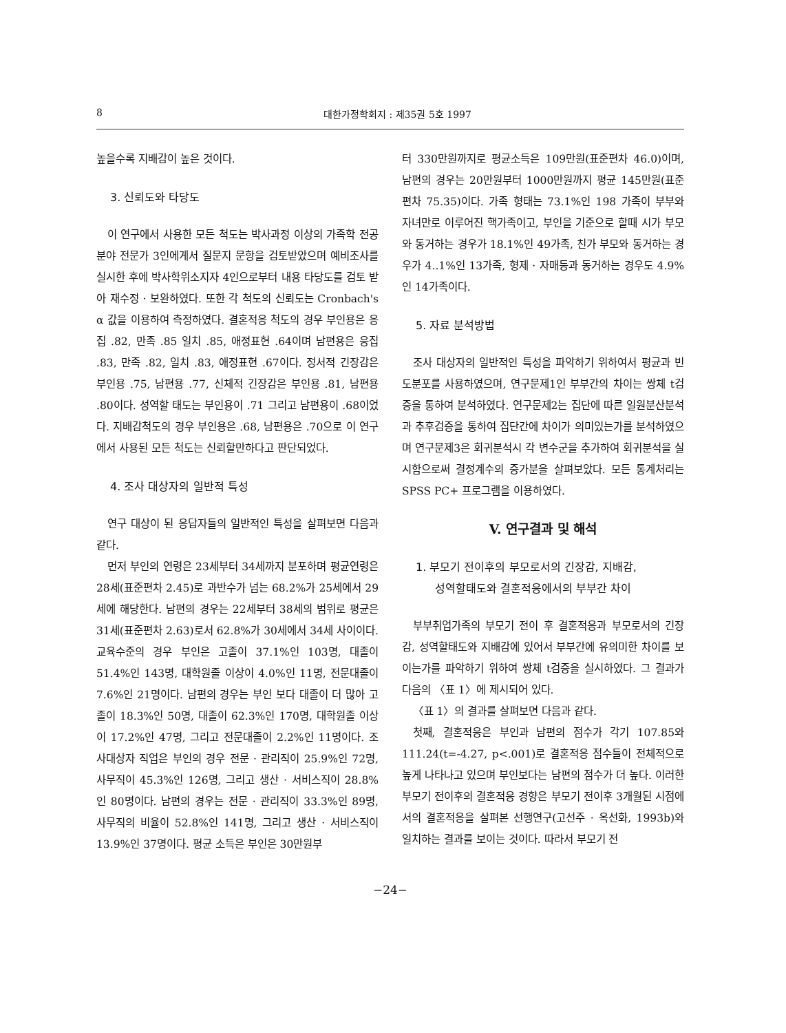8 대한가정학회지 : 제35권 5호 1997
높을수록 지배감이 높은 것이다.
3. 신뢰도와 타당도
이 연구에서 사용한 모든 척도는 박사과정 이상의 가족학 전공분야 전문가 3인에게서 질문지 문항을 검토받았으며 예비조사를 실시한 후에 박사학위소지자 4인으로부터 내용 타당도를 검토 받아 재수정 · 보완하였다. 또한 각 척도의 신뢰도는 Cronbach's α 값을 이용하여 측정하였다. 결혼적응 척도의 경우 부인용은 응집 .82, 만족 .85 일치 .85, 애정표현 .64이며 남편용은 응집 .83, 만족 .82, 일치 .83, 애정표현 .67이다. 정서적 긴장감은 부인용 .75, 남편용 .77, 신체적 긴장감은 부인용 .81, 남편용 .80이다. 성역할 태도는 부인용이 .71 그리고 남편용이 .68이었다. 지배감척도의 경우 부인용은 .68, 남편용은 .70으로 이 연구에서 사용된 모든 척도는 신뢰할만하다고 판단되었다.
4. 조사 대상자의 일반적 특성
연구 대상이 된 응답자들의 일반적인 특성을 살펴보면 다음과 같다.
먼저 부인의 연령은 23세부터 34세까지 분포하며 평균연령은 28세(표준편차 2.45)로 과반수가 넘는 68.2%가 25세에서 29세에 해당한다. 남편의 경우는 22세부터 38세의 범위로 평균은 31세(표준편차 2.63)로서 62.8%가 30세에서 34세 사이이다. 교육수준의 경우 부인은 고졸이 37.1%인 103명, 대졸이 51.4%인 143명, 대학원졸 이상이 4.0%인 11명, 전문대졸이 7.6%인 21명이다. 남편의 경우는 부인 보다 대졸이 더 많아 고졸이 18.3%인 50명, 대졸이 62.3%인 170명, 대학원졸 이상이 17.2%인 47명, 그리고 전문대졸이 2.2%인 11명이다. 조사대상자 직업은 부인의 경우 전문 · 관리직이 25.9%인 72명, 사무직이 45.3%인 126명, 그리고 생산 · 서비스직이 28.8%인 80명이다. 남편의 경우는 전문 · 관리직이 33.3%인 89명, 사무직의 비율이 52.8%인 141명, 그리고 생산 · 서비스직이 13.9%인 37명이다. 평균 소득은 부인은 30만원부
터 330만원까지로 평균소득은 109만원(표준편차 46.0)이며, 남편의 경우는 20만원부터 1000만원까지 평균 145만원(표준편차 75.35)이다. 가족 형태는 73.1%인 198 가족이 부부와 자녀만로 이루어진 핵가족이고, 부인을 기준으로 할때 시가 부모와 동거하는 경우가 18.1%인 49가족, 친가 부모와 동거하는 경우가 4..1%인 13가족, 형제 · 자매등과 동거하는 경우도 4.9%인 14가족이다.
5. 자료 분석방법
조사 대상자의 일반적인 특성을 파악하기 위하여서 평균과 빈도분포를 사용하였으며, 연구문제1인 부부간의 차이는 쌍체 t검증을 통하여 분석하였다. 연구문제2는 집단에 따른 일원분산분석과 추후검증을 통하여 집단간에 차이가 의미있는가를 분석하였으며 연구문제3은 회귀분석시 각 변수군을 추가하여 회귀분석을 실시함으로써 결정계수의 증가분을 살펴보았다. 모든 통계처리는 SPSS PC+ 프로그램을 이용하였다.
V. 연구결과 및 해석
1. 부모기 전이후의 부모로서의 긴장감, 지배감,
성역할태도와 결혼적응에서의 부부간 차이
부부취업가족의 부모기 전이 후 결혼적응과 부모로서의 긴장감, 성역할태도와 지배감에 있어서 부부간에 유의미한 차이를 보이는가를 파악하기 위하여 쌍체 t검증을 실시하였다. 그 결과가 다음의 〈표 1〉에 제시되어 있다.
〈표 1〉의 결과를 살펴보면 다음과 같다.
첫째, 결혼적응은 부인과 남편의 점수가 각기 107.85와 111.24(t=-4.27, p<.001)로 결혼적응 점수들이 전체적으로 높게 나타나고 있으며 부인보다는 남편의 점수가 더 높다. 이러한 부모기 전이후의 결혼적응 경향은 부모기 전이후 3개월된 시점에서의 결혼적응을 살펴본 선행연구(고선주 · 옥선화, 1993b)와 일치하는 결과를 보이는 것이다. 따라서 부모기 전
−24−